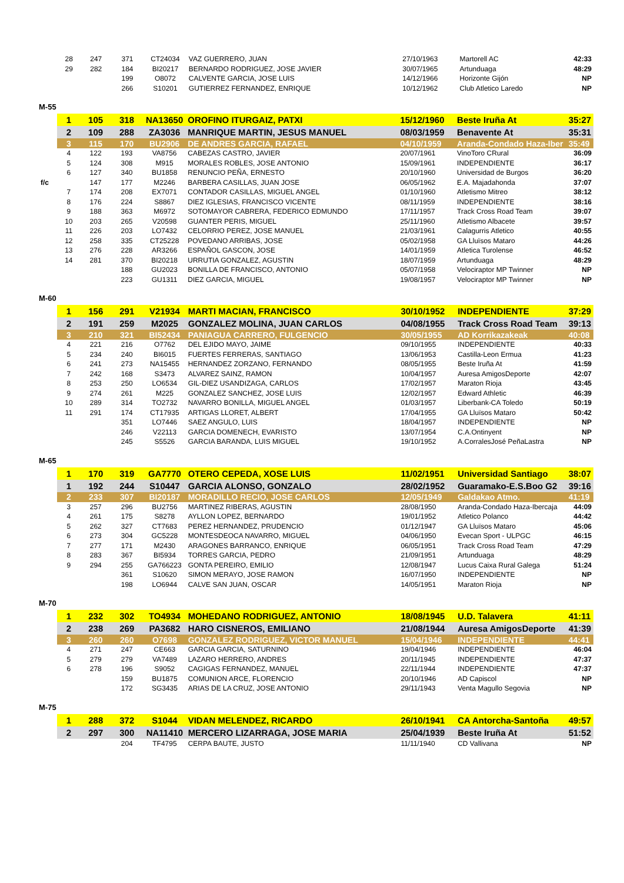| | 28 | 247 | 371 | CT24034 | VAZ GUERRERO, JUAN | 27/10/1963 | Martorell AC | 42:33 |
| | 29 | 282 | 184 | BI20217 | BERNARDO RODRIGUEZ, JOSE JAVIER | 30/07/1965 | Artunduaga | 48:29 |
| | | | 199 | O8072 | CALVENTE GARCIA, JOSE LUIS | 14/12/1966 | Horizonte Gijón | NP |
| | | | 266 | S10201 | GUTIERREZ FERNANDEZ, ENRIQUE | 10/12/1962 | Club Atletico Laredo | NP |
M-55
| | 1 | 105 | 318 | NA13650 | OROFINO ITURGAIZ, PATXI | 15/12/1960 | Beste Iruña At | 35:27 |
| | 2 | 109 | 288 | ZA3036 | MANRIQUE MARTIN, JESUS MANUEL | 08/03/1959 | Benavente At | 35:31 |
| | 3 | 115 | 170 | BU2906 | DE ANDRES GARCIA, RAFAEL | 04/10/1959 | Aranda-Condado Haza-Iber | 35:49 |
| | 4 | 122 | 193 | VA8756 | CABEZAS CASTRO, JAVIER | 20/07/1961 | VinoToro CRural | 36:09 |
| | 5 | 124 | 308 | M915 | MORALES ROBLES, JOSE ANTONIO | 15/09/1961 | INDEPENDIENTE | 36:17 |
| | 6 | 127 | 340 | BU1858 | RENUNCIO PEÑA, ERNESTO | 20/10/1960 | Universidad de Burgos | 36:20 |
| f/c | | 147 | 177 | M2246 | BARBERA CASILLAS, JUAN JOSE | 06/05/1962 | E.A. Majadahonda | 37:07 |
| | 7 | 174 | 208 | EX7071 | CONTADOR CASILLAS, MIGUEL ANGEL | 01/10/1960 | Atletismo Mitreo | 38:12 |
| | 8 | 176 | 224 | S8867 | DIEZ IGLESIAS, FRANCISCO VICENTE | 08/11/1959 | INDEPENDIENTE | 38:16 |
| | 9 | 188 | 363 | M6972 | SOTOMAYOR CABRERA, FEDERICO EDMUNDO | 17/11/1957 | Track Cross Road Team | 39:07 |
| | 10 | 203 | 265 | V20598 | GUANTER PERIS, MIGUEL | 25/11/1960 | Atletismo Albacete | 39:57 |
| | 11 | 226 | 203 | LO7432 | CELORRIO PEREZ, JOSE MANUEL | 21/03/1961 | Calagurris Atletico | 40:55 |
| | 12 | 258 | 335 | CT25228 | POVEDANO ARRIBAS, JOSE | 05/02/1958 | GA Lluïsos Mataro | 44:26 |
| | 13 | 276 | 228 | AR3266 | ESPAÑOL GASCON, JOSE | 14/01/1959 | Atletica Turolense | 46:52 |
| | 14 | 281 | 370 | BI20218 | URRUTIA GONZALEZ, AGUSTIN | 18/07/1959 | Artunduaga | 48:29 |
| | | | 188 | GU2023 | BONILLA DE FRANCISCO, ANTONIO | 05/07/1958 | Velociraptor MP Twinner | NP |
| | | | 223 | GU1311 | DIEZ GARCIA, MIGUEL | 19/08/1957 | Velociraptor MP Twinner | NP |
M-60
| | 1 | 156 | 291 | V21934 | MARTI MACIAN, FRANCISCO | 30/10/1952 | INDEPENDIENTE | 37:29 |
| | 2 | 191 | 259 | M2025 | GONZALEZ MOLINA, JUAN CARLOS | 04/08/1955 | Track Cross Road Team | 39:13 |
| | 3 | 210 | 321 | BI52434 | PANIAGUA CARRERO, FULGENCIO | 30/05/1955 | AD Korrikazakeak | 40:08 |
| | 4 | 221 | 216 | O7762 | DEL EJIDO MAYO, JAIME | 09/10/1955 | INDEPENDIENTE | 40:33 |
| | 5 | 234 | 240 | BI6015 | FUERTES FERRERAS, SANTIAGO | 13/06/1953 | Castilla-Leon Ermua | 41:23 |
| | 6 | 241 | 273 | NA15455 | HERNANDEZ ZORZANO, FERNANDO | 08/05/1955 | Beste Iruña At | 41:59 |
| | 7 | 242 | 168 | S3473 | ALVAREZ SAINZ, RAMON | 10/04/1957 | Auresa AmigosDeporte | 42:07 |
| | 8 | 253 | 250 | LO6534 | GIL-DIEZ USANDIZAGA, CARLOS | 17/02/1957 | Maraton Rioja | 43:45 |
| | 9 | 274 | 261 | M225 | GONZALEZ SANCHEZ, JOSE LUIS | 12/02/1957 | Edward Athletic | 46:39 |
| | 10 | 289 | 314 | TO2732 | NAVARRO BONILLA, MIGUEL ANGEL | 01/03/1957 | Liberbank-CA Toledo | 50:19 |
| | 11 | 291 | 174 | CT17935 | ARTIGAS LLORET, ALBERT | 17/04/1955 | GA Lluïsos Mataro | 50:42 |
| | | | 351 | LO7446 | SAEZ ANGULO, LUIS | 18/04/1957 | INDEPENDIENTE | NP |
| | | | 246 | V22113 | GARCIA DOMENECH, EVARISTO | 13/07/1954 | C.A.Ontinyent | NP |
| | | | 245 | S5526 | GARCIA BARANDA, LUIS MIGUEL | 19/10/1952 | A.CorralesJosé PeñaLastra | NP |
M-65
| | 1 | 170 | 319 | GA7770 | OTERO CEPEDA, XOSE LUIS | 11/02/1951 | Universidad Santiago | 38:07 |
| | 1 | 192 | 244 | S10447 | GARCIA ALONSO, GONZALO | 28/02/1952 | Guaramako-E.S.Boo G2 | 39:16 |
| | 2 | 233 | 307 | BI20187 | MORADILLO RECIO, JOSE CARLOS | 12/05/1949 | Galdakao Atmo. | 41:19 |
| | 3 | 257 | 296 | BU2756 | MARTINEZ RIBERAS, AGUSTIN | 28/08/1950 | Aranda-Condado Haza-Ibercaja | 44:09 |
| | 4 | 261 | 175 | S8278 | AYLLON LOPEZ, BERNARDO | 19/01/1952 | Atletico Polanco | 44:42 |
| | 5 | 262 | 327 | CT7683 | PEREZ HERNANDEZ, PRUDENCIO | 01/12/1947 | GA Lluïsos Mataro | 45:06 |
| | 6 | 273 | 304 | GC5228 | MONTESDEOCA NAVARRO, MIGUEL | 04/06/1950 | Evecan Sport - ULPGC | 46:15 |
| | 7 | 277 | 171 | M2430 | ARAGONES BARRANCO, ENRIQUE | 06/05/1951 | Track Cross Road Team | 47:29 |
| | 8 | 283 | 367 | BI5934 | TORRES GARCIA, PEDRO | 21/09/1951 | Artunduaga | 48:29 |
| | 9 | 294 | 255 | GA766223 | GONTA PEREIRO, EMILIO | 12/08/1947 | Lucus Caixa Rural Galega | 51:24 |
| | | | 361 | S10620 | SIMON MERAYO, JOSE RAMON | 16/07/1950 | INDEPENDIENTE | NP |
| | | | 198 | LO6944 | CALVE SAN JUAN, OSCAR | 14/05/1951 | Maraton Rioja | NP |
M-70
| | 1 | 232 | 302 | TO4934 | MOHEDANO RODRIGUEZ, ANTONIO | 18/08/1945 | U.D. Talavera | 41:11 |
| | 2 | 238 | 269 | PA3682 | HARO CISNEROS, EMILIANO | 21/08/1944 | Auresa AmigosDeporte | 41:39 |
| | 3 | 260 | 260 | O7698 | GONZALEZ RODRIGUEZ, VICTOR MANUEL | 15/04/1946 | INDEPENDIENTE | 44:41 |
| | 4 | 271 | 247 | CE663 | GARCIA GARCIA, SATURNINO | 19/04/1946 | INDEPENDIENTE | 46:04 |
| | 5 | 279 | 279 | VA7489 | LAZARO HERRERO, ANDRES | 20/11/1945 | INDEPENDIENTE | 47:37 |
| | 6 | 278 | 196 | S9052 | CAGIGAS FERNANDEZ, MANUEL | 22/11/1944 | INDEPENDIENTE | 47:37 |
| | | | 159 | BU1875 | COMUNION ARCE, FLORENCIO | 20/10/1946 | AD Capiscol | NP |
| | | | 172 | SG3435 | ARIAS DE LA CRUZ, JOSE ANTONIO | 29/11/1943 | Venta Magullo Segovia | NP |
M-75
| | 1 | 288 | 372 | S1044 | VIDAN MELENDEZ, RICARDO | 26/10/1941 | CA Antorcha-Santoña | 49:57 |
| | 2 | 297 | 300 | NA11410 | MERCERO LIZARRAGA, JOSE MARIA | 25/04/1939 | Beste Iruña At | 51:52 |
| | | | 204 | TF4795 | CERPA BAUTE, JUSTO | 11/11/1940 | CD Vallivana | NP |